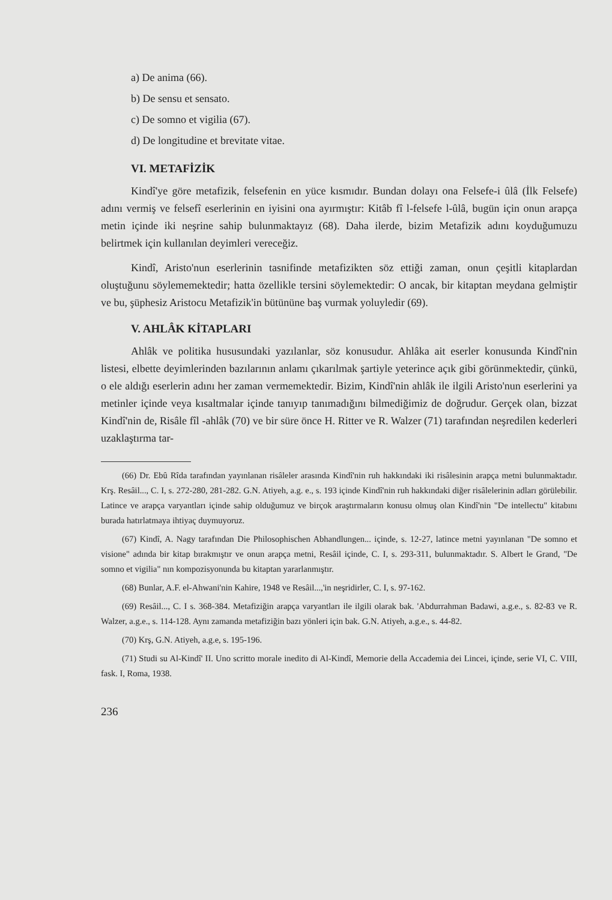a) De anima (66).
b) De sensu et sensato.
c) De somno et vigilia (67).
d) De longitudine et brevitate vitae.
VI. METAFİZİK
Kindî'ye göre metafizik, felsefenin en yüce kısmıdır. Bundan dolayı ona Felsefe-i ûlâ (İlk Felsefe) adını vermiş ve felsefî eserlerinin en iyisini ona ayırmıştır: Kitâb fî l-felsefe l-ûlâ, bugün için onun arapça metin içinde iki neşrine sahip bulunmaktayız (68). Daha ilerde, bizim Metafizik adını koyduğumuzu belirtmek için kullanılan deyimleri vereceğiz.
Kindî, Aristo'nun eserlerinin tasnifinde metafizikten söz ettiği zaman, onun çeşitli kitaplardan oluştuğunu söylememektedir; hatta özellikle tersini söylemektedir: O ancak, bir kitaptan meydana gelmiştir ve bu, şüphesiz Aristocu Metafizik'in bütününe baş vurmak yoluyledir (69).
V. AHLÂK KİTAPLARI
Ahlâk ve politika hususundaki yazılanlar, söz konusudur. Ahlâka ait eserler konusunda Kindî'nin listesi, elbette deyimlerinden bazılarının anlamı çıkarılmak şartiyle yeterince açık gibi görünmektedir, çünkü, o ele aldığı eserlerin adını her zaman vermemektedir. Bizim, Kindî'nin ahlâk ile ilgili Aristo'nun eserlerini ya metinler içinde veya kısaltmalar içinde tanıyıp tanımadığını bilmediğimiz de doğrudur. Gerçek olan, bizzat Kindî'nin de, Risâle fîl -ahlâk (70) ve bir süre önce H. Ritter ve R. Walzer (71) tarafından neşredilen kederleri uzaklaştırma tar-
(66) Dr. Ebû Rîda tarafından yayınlanan risâleler arasında Kindî'nin ruh hakkındaki iki risâlesinin arapça metni bulunmaktadır. Krş. Resâil..., C. I, s. 272-280, 281-282. G.N. Atiyeh, a.g. e., s. 193 içinde Kindî'nin ruh hakkındaki diğer risâlelerinin adları görülebilir. Latince ve arapça varyantları içinde sahip olduğumuz ve birçok araştırmaların konusu olmuş olan Kindî'nin "De intellectu" kitabını burada hatırlatmaya ihtiyaç duymuyoruz.
(67) Kindî, A. Nagy tarafından Die Philosophischen Abhandlungen... içinde, s. 12-27, latince metni yayınlanan "De somno et visione" adında bir kitap bırakmıştır ve onun arapça metni, Resâil içinde, C. I, s. 293-311, bulunmaktadır. S. Albert le Grand, "De somno et vigilia" nın kompozisyonunda bu kitaptan yararlanmıştır.
(68) Bunlar, A.F. el-Ahwani'nin Kahire, 1948 ve Resâil...,'in neşridirler, C. I, s. 97-162.
(69) Resâil..., C. I s. 368-384. Metafiziğin arapça varyantları ile ilgili olarak bak. 'Abdurrahman Badawi, a.g.e., s. 82-83 ve R. Walzer, a.g.e., s. 114-128. Aynı zamanda metafiziğin bazı yönleri için bak. G.N. Atiyeh, a.g.e., s. 44-82.
(70) Krş, G.N. Atiyeh, a.g.e, s. 195-196.
(71) Studi su Al-Kindî' II. Uno scritto morale inedito di Al-Kindî, Memorie della Accademia dei Lincei, içinde, serie VI, C. VIII, fask. I, Roma, 1938.
236